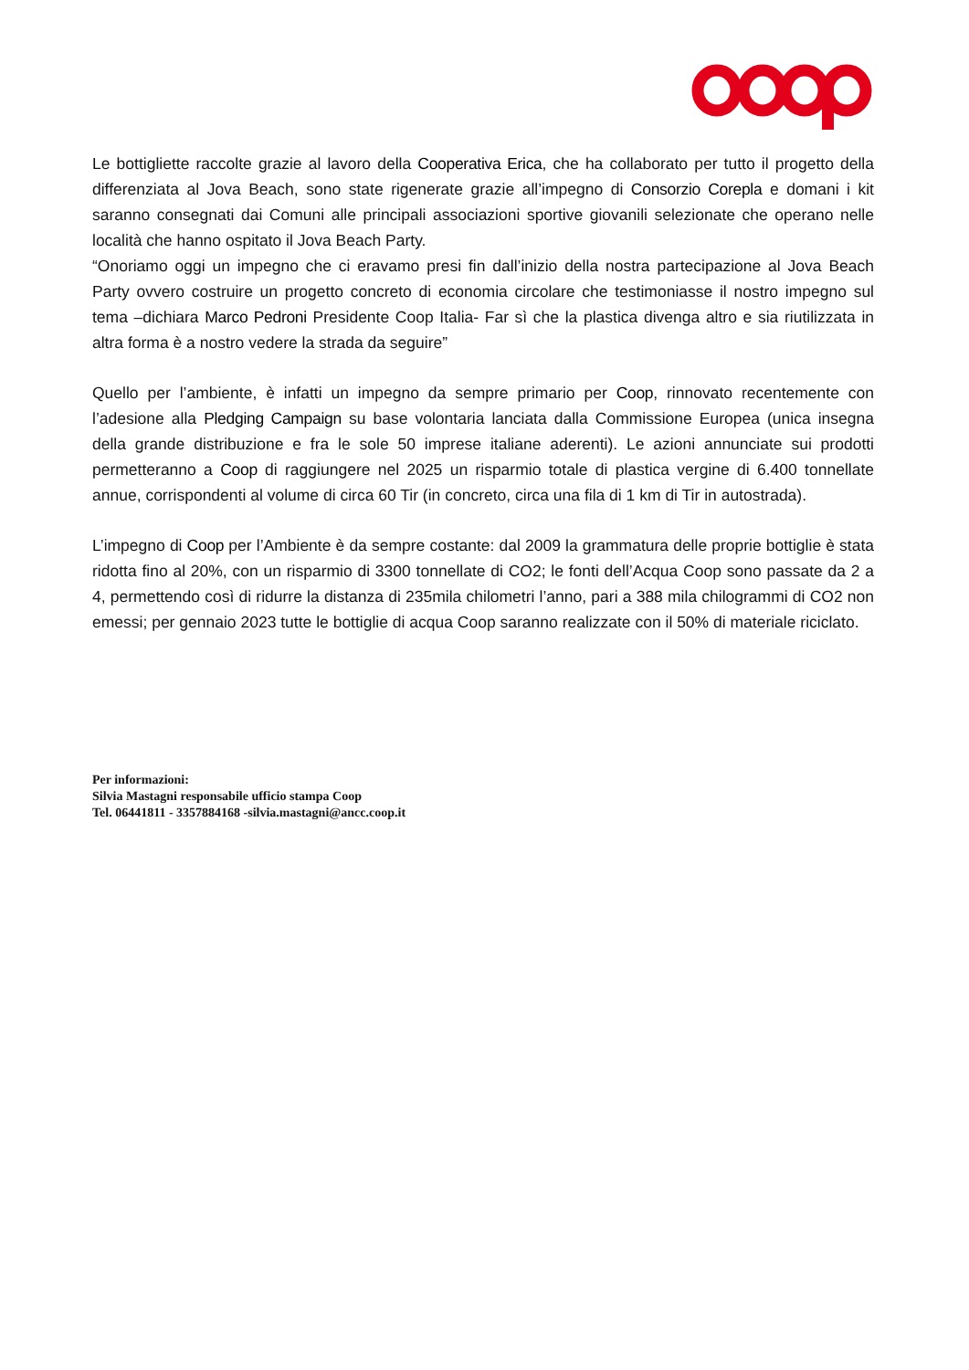Le bottigliette raccolte grazie al lavoro della Cooperativa Erica, che ha collaborato per tutto il progetto della differenziata al Jova Beach, sono state rigenerate grazie all’impegno di Consorzio Corepla e domani i kit saranno consegnati dai Comuni alle principali associazioni sportive giovanili selezionate che operano nelle località che hanno ospitato il Jova Beach Party.
“Onoriamo oggi un impegno che ci eravamo presi fin dall’inizio della nostra partecipazione al Jova Beach Party ovvero costruire un progetto concreto di economia circolare che testimoniasse il nostro impegno sul tema –dichiara Marco Pedroni Presidente Coop Italia- Far sì che la plastica divenga altro e sia riutilizzata in altra forma è a nostro vedere la strada da seguire”
Quello per l’ambiente, è infatti un impegno da sempre primario per Coop, rinnovato recentemente con l’adesione alla Pledging Campaign su base volontaria lanciata dalla Commissione Europea (unica insegna della grande distribuzione e fra le sole 50 imprese italiane aderenti). Le azioni annunciate sui prodotti permetteranno a Coop di raggiungere nel 2025 un risparmio totale di plastica vergine di 6.400 tonnellate annue, corrispondenti al volume di circa 60 Tir (in concreto, circa una fila di 1 km di Tir in autostrada).
L’impegno di Coop per l’Ambiente è da sempre costante: dal 2009 la grammatura delle proprie bottiglie è stata ridotta fino al 20%, con un risparmio di 3300 tonnellate di CO2; le fonti dell’Acqua Coop sono passate da 2 a 4, permettendo così di ridurre la distanza di 235mila chilometri l’anno, pari a 388 mila chilogrammi di CO2 non emessi; per gennaio 2023 tutte le bottiglie di acqua Coop saranno realizzate con il 50% di materiale riciclato.
Per informazioni:
Silvia Mastagni responsabile ufficio stampa Coop
Tel. 06441811 - 3357884168 -silvia.mastagni@ancc.coop.it